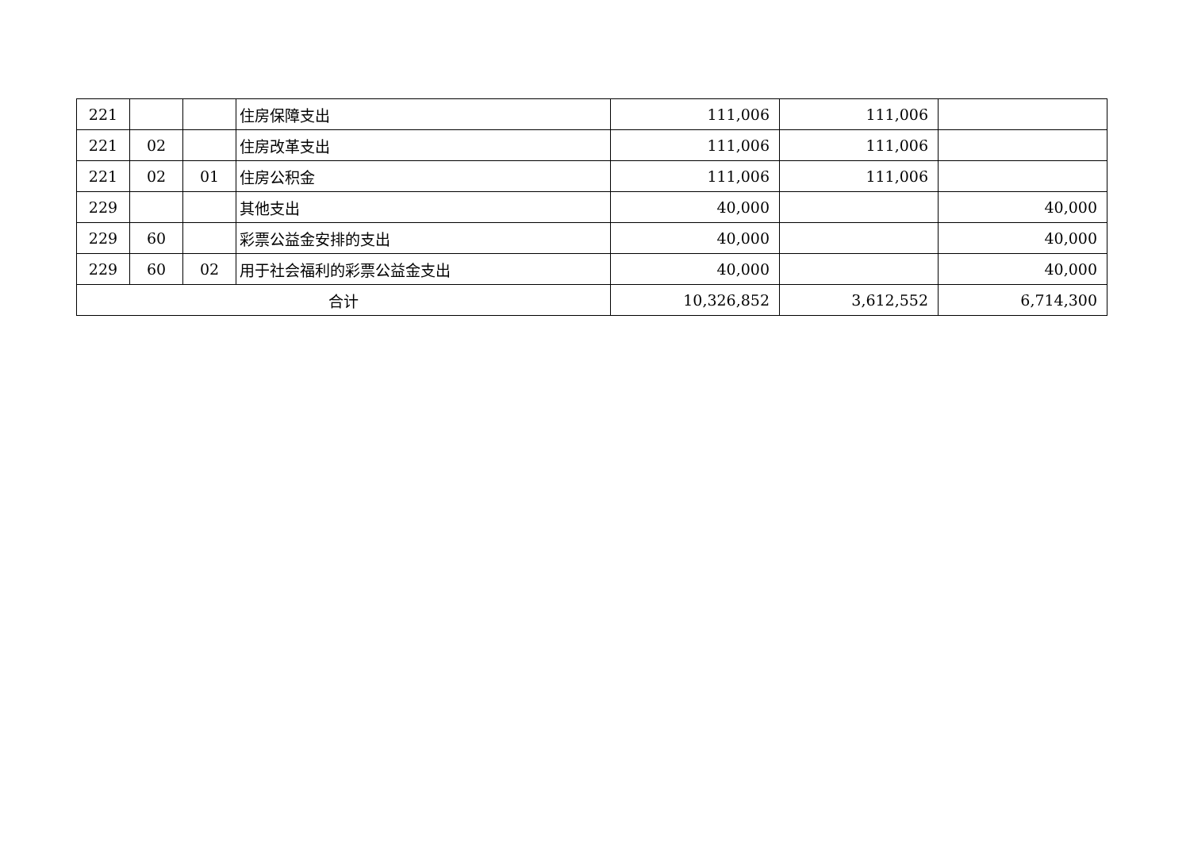| 221 | | | 住房保障支出 | 111,006 | 111,006 | |
| 221 | 02 | | 住房改革支出 | 111,006 | 111,006 | |
| 221 | 02 | 01 | 住房公积金 | 111,006 | 111,006 | |
| 229 | | | 其他支出 | 40,000 | | 40,000 |
| 229 | 60 | | 彩票公益金安排的支出 | 40,000 | | 40,000 |
| 229 | 60 | 02 | 用于社会福利的彩票公益金支出 | 40,000 | | 40,000 |
| 合计 | | | | 10,326,852 | 3,612,552 | 6,714,300 |